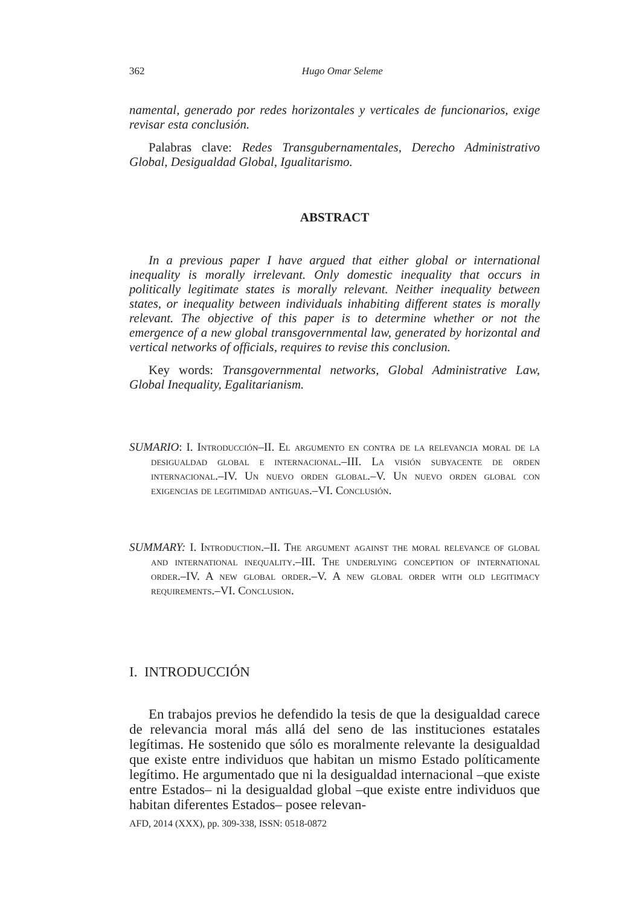362 Hugo Omar Seleme
namental, generado por redes horizontales y verticales de funcionarios, exige revisar esta conclusión.
Palabras clave: Redes Transgubernamentales, Derecho Administrativo Global, Desigualdad Global, Igualitarismo.
ABSTRACT
In a previous paper I have argued that either global or international inequality is morally irrelevant. Only domestic inequality that occurs in politically legitimate states is morally relevant. Neither inequality between states, or inequality between individuals inhabiting different states is morally relevant. The objective of this paper is to determine whether or not the emergence of a new global transgovernmental law, generated by horizontal and vertical networks of officials, requires to revise this conclusion.
Key words: Transgovernmental networks, Global Administrative Law, Global Inequality, Egalitarianism.
SUMARIO: I. Introducción–II. El argumento en contra de la relevancia moral de la desigualdad global e internacional.–III. La visión subyacente de orden internacional.–IV. Un nuevo orden global.–V. Un nuevo orden global con exigencias de legitimidad antiguas.–VI. Conclusión.
SUMMARY: I. Introduction.–II. The argument against the moral relevance of global and international inequality.–III. The underlying conception of international order.–IV. A new global order.–V. A new global order with old legitimacy requirements.–VI. Conclusion.
I. INTRODUCCIÓN
En trabajos previos he defendido la tesis de que la desigualdad carece de relevancia moral más allá del seno de las instituciones estatales legítimas. He sostenido que sólo es moralmente relevante la desigualdad que existe entre individuos que habitan un mismo Estado políticamente legítimo. He argumentado que ni la desigualdad internacional –que existe entre Estados– ni la desigualdad global –que existe entre individuos que habitan diferentes Estados– posee relevan-
AFD, 2014 (XXX), pp. 309-338, ISSN: 0518-0872